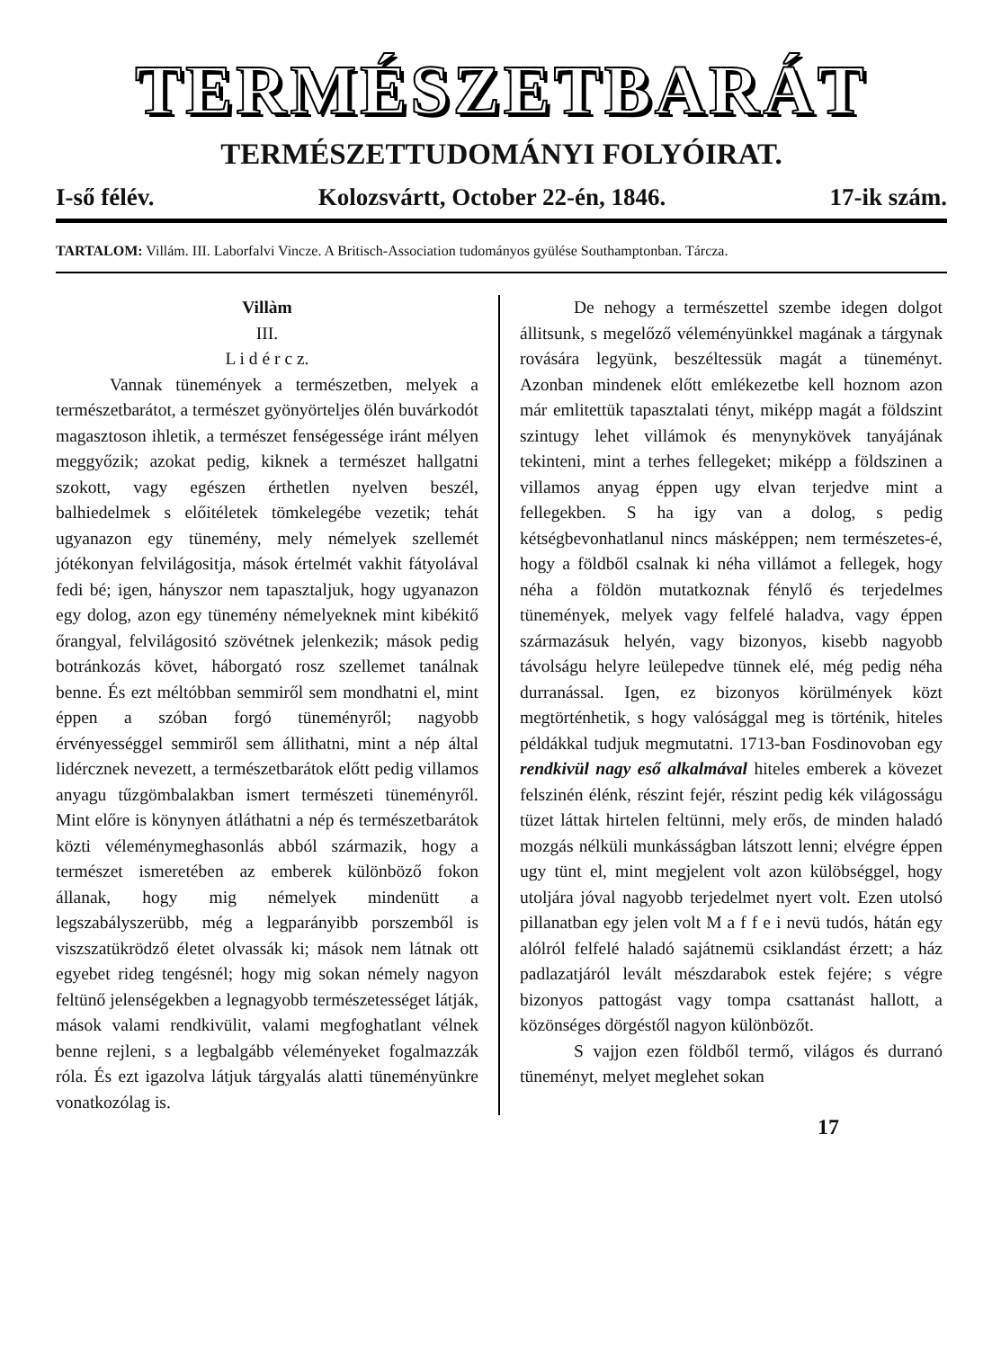TERMÉSZETBARÁT
TERMÉSZETTUDOMÁNYI FOLYÓIRAT.
I-ső félév. Kolozsvártt, October 22-én, 1846. 17-ik szám.
TARTALOM: Villám. III. Laborfalvi Vincze. A Britisch-Association tudományos gyülése Southamptonban. Tárcza.
Villàm
III.
L i d é r c z.
Vannak tünemények a természetben, melyek a természetbarátot, a természet gyönyörteljes ölén buvárkodót magasztoson ihletik, a természet fenségessége iránt mélyen meggyőzik; azokat pedig, kiknek a természet hallgatni szokott, vagy egészen érthetlen nyelven beszél, balhiedelmek s előitéletek tömkelegébe vezetik; tehát ugyanazon egy tünemény, mely némelyek szellemét jótékonyan felvilágositja, mások értelmét vakhit fátyolával fedi bé; igen, hányszor nem tapasztaljuk, hogy ugyanazon egy dolog, azon egy tünemény némelyeknek mint kibékitő őrangyal, felvilágositó szövétnek jelenkezik; mások pedig botránkozás követ, háborgató rosz szellemet tanálnak benne. És ezt méltóbban semmiről sem mondhatni el, mint éppen a szóban forgó tüneményről; nagyobb érvényességgel semmiről sem állithatni, mint a nép által lidércznek nevezett, a természetbarátok előtt pedig villamos anyagu tűzgömbalakban ismert természeti tüneményről. Mint előre is könynyen átláthatni a nép és természetbarátok közti véleménymeghasonlás abból származik, hogy a természet ismeretében az emberek különböző fokon állanak, hogy mig némelyek mindenütt a legszabályszerübb, még a legparányibb porszemből is viszszatükrödző életet olvassák ki; mások nem látnak ott egyebet rideg tengésnél; hogy mig sokan némely nagyon feltünő jelenségekben a legnagyobb természetességet látják, mások valami rendkivülit, valami megfoghatlant vélnek benne rejleni, s a legbalgább véleményeket fogalmazzák róla. És ezt igazolva látjuk tárgyalás alatti tüneményünkre vonatkozólag is.
De nehogy a természettel szembe idegen dolgot állitsunk, s megelőző véleményünkkel magának a tárgynak rovására legyünk, beszéltessük magát a tüneményt. Azonban mindenek előtt emlékezetbe kell hoznom azon már emlitettük tapasztalati tényt, miképp magát a földszint szintugy lehet villámok és menynykövek tanyájának tekinteni, mint a terhes fellegeket; miképp a földszinen a villamos anyag éppen ugy elvan terjedve mint a fellegekben. S ha igy van a dolog, s pedig kétségbevonhatlanul nincs másképpen; nem természetes-é, hogy a földből csalnak ki néha villámot a fellegek, hogy néha a földön mutatkoznak fénylő és terjedelmes tünemények, melyek vagy felfelé haladva, vagy éppen származásuk helyén, vagy bizonyos, kisebb nagyobb távolságu helyre leülepedve tünnek elé, még pedig néha durranással. Igen, ez bizonyos körülmények közt megtörténhetik, s hogy valósággal meg is történik, hiteles példákkal tudjuk megmutatni. 1713-ban Fosdinovoban egy rendkivül nagy eső alkalmával hiteles emberek a kövezet felszinén élénk, részint fejér, részint pedig kék világosságu tüzet láttak hirtelen feltünni, mely erős, de minden haladó mozgás nélküli munkásságban látszott lenni; elvégre éppen ugy tünt el, mint megjelent volt azon külöbséggel, hogy utoljára jóval nagyobb terjedelmet nyert volt. Ezen utolsó pillanatban egy jelen volt M a f f e i nevü tudós, hátán egy alólról felfelé haladó sajátnemü csiklandást érzett; a ház padlazatjáról levált mészdarabok estek fejére; s végre bizonyos pattogást vagy tompa csattanást hallott, a közönséges dörgéstől nagyon különbözőt.
S vajjon ezen földből termő, világos és durranó tüneményt, melyet meglehet sokan
17